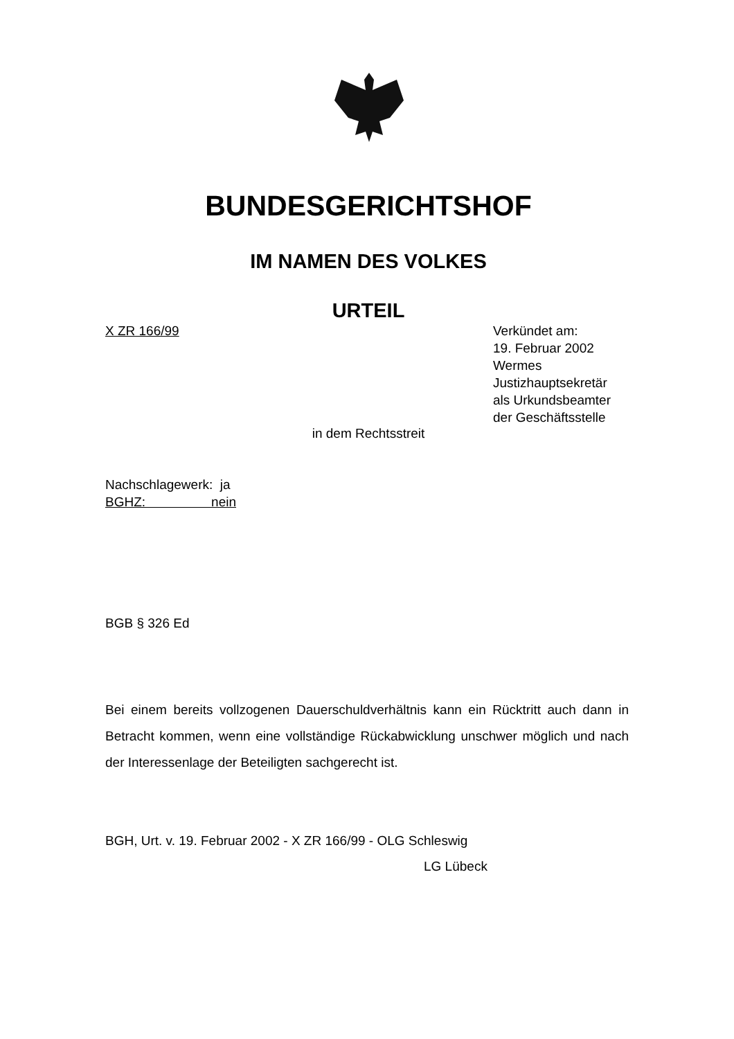BUNDESGERICHTSHOF
IM NAMEN DES VOLKES
URTEIL
X ZR 166/99 Verkündet am:
19. Februar 2002
Wermes
Justizhauptsekretär
als Urkundsbeamter
der Geschäftsstelle
in dem Rechtsstreit
Nachschlagewerk: ja
BGHZ: nein
BGB § 326 Ed
Bei einem bereits vollzogenen Dauerschuldverhältnis kann ein Rücktritt auch dann in Betracht kommen, wenn eine vollständige Rückabwicklung unschwer möglich und nach der Interessenlage der Beteiligten sachgerecht ist.
BGH, Urt. v. 19. Februar 2002 - X ZR 166/99 - OLG Schleswig
LG Lübeck